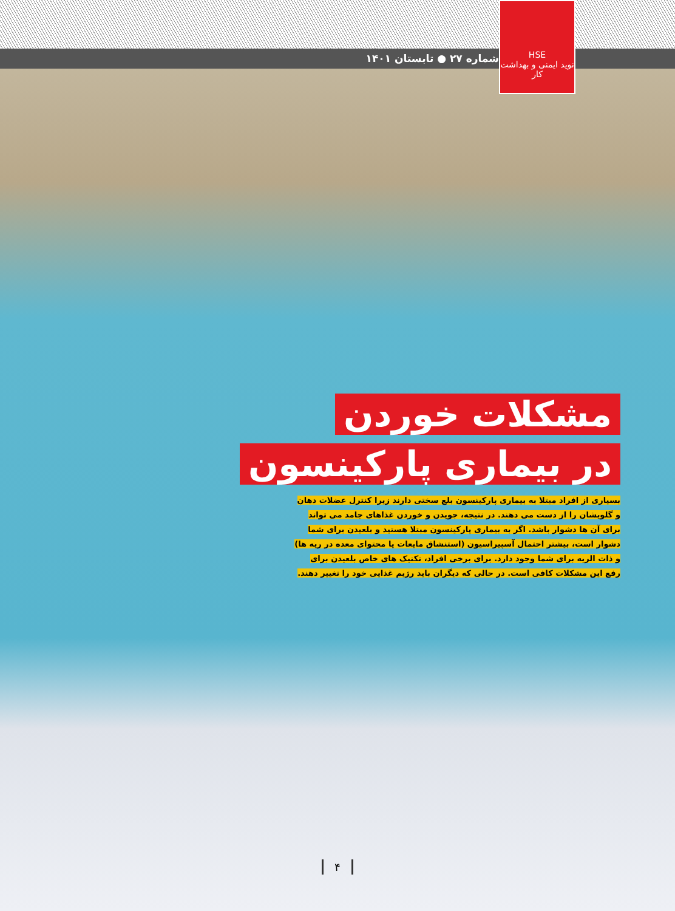شماره ۲۷ ● تابستان ۱۴۰۱
HSE
نوید ایمنی و بهداشت کار
مشکلات خوردن
در بیماری پارکینسون
بسیاری از افراد مبتلا به بیماری پارکینسون بلع سختی دارند زیرا کنترل عضلات دهان و گلویشان را از دست می دهند. در نتیجه، جویدن و خوردن غذاهای جامد می تواند برای آن ها دشوار باشد. اگر به بیماری پارکینسون مبتلا هستید و بلعیدن برای شما دشوار است، بیشتر احتمال آسپیراسیون (استنشاق مایعات یا محتوای معده در ریه ها) و ذات الریه برای شما وجود دارد. برای برخی افراد، تکنیک های خاص بلعیدن برای رفع این مشکلات کافی است. در حالی که دیگران باید رژیم غذایی خود را تغییر دهند.
۴